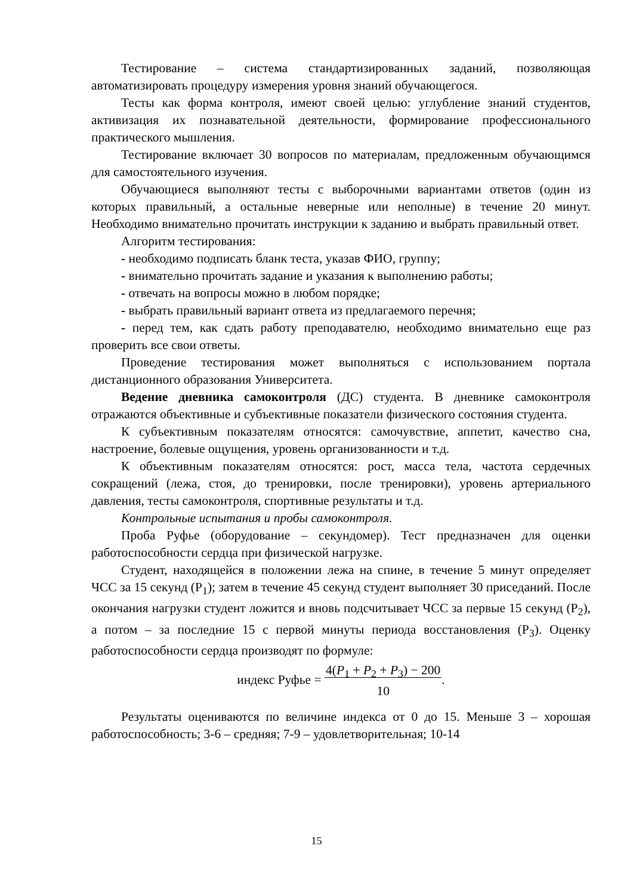Тестирование – система стандартизированных заданий, позволяющая автоматизировать процедуру измерения уровня знаний обучающегося.
Тесты как форма контроля, имеют своей целью: углубление знаний студентов, активизация их познавательной деятельности, формирование профессионального практического мышления.
Тестирование включает 30 вопросов по материалам, предложенным обучающимся для самостоятельного изучения.
Обучающиеся выполняют тесты с выборочными вариантами ответов (один из которых правильный, а остальные неверные или неполные) в течение 20 минут. Необходимо внимательно прочитать инструкции к заданию и выбрать правильный ответ.
Алгоритм тестирования:
- необходимо подписать бланк теста, указав ФИО, группу;
- внимательно прочитать задание и указания к выполнению работы;
- отвечать на вопросы можно в любом порядке;
- выбрать правильный вариант ответа из предлагаемого перечня;
- перед тем, как сдать работу преподавателю, необходимо внимательно еще раз проверить все свои ответы.
Проведение тестирования может выполняться с использованием портала дистанционного образования Университета.
Ведение дневника самоконтроля (ДС) студента. В дневнике самоконтроля отражаются объективные и субъективные показатели физического состояния студента.
К субъективным показателям относятся: самочувствие, аппетит, качество сна, настроение, болевые ощущения, уровень организованности и т.д.
К объективным показателям относятся: рост, масса тела, частота сердечных сокращений (лежа, стоя, до тренировки, после тренировки), уровень артериального давления, тесты самоконтроля, спортивные результаты и т.д.
Контрольные испытания и пробы самоконтроля.
Проба Руфье (оборудование – секундомер). Тест предназначен для оценки работоспособности сердца при физической нагрузке.
Студент, находящейся в положении лежа на спине, в течение 5 минут определяет ЧСС за 15 секунд (P<sub>1</sub>); затем в течение 45 секунд студент выполняет 30 приседаний. После окончания нагрузки студент ложится и вновь подсчитывает ЧСС за первые 15 секунд (P<sub>2</sub>), а потом – за последние 15 с первой минуты периода восстановления (P<sub>3</sub>). Оценку работоспособности сердца производят по формуле:
индекс Руфье = 4(P<sub>1</sub> + P<sub>2</sub> + P<sub>3</sub>) − 200
10.
Результаты оцениваются по величине индекса от 0 до 15. Меньше 3 – хорошая работоспособность; 3-6 – средняя; 7-9 – удовлетворительная; 10-14
15